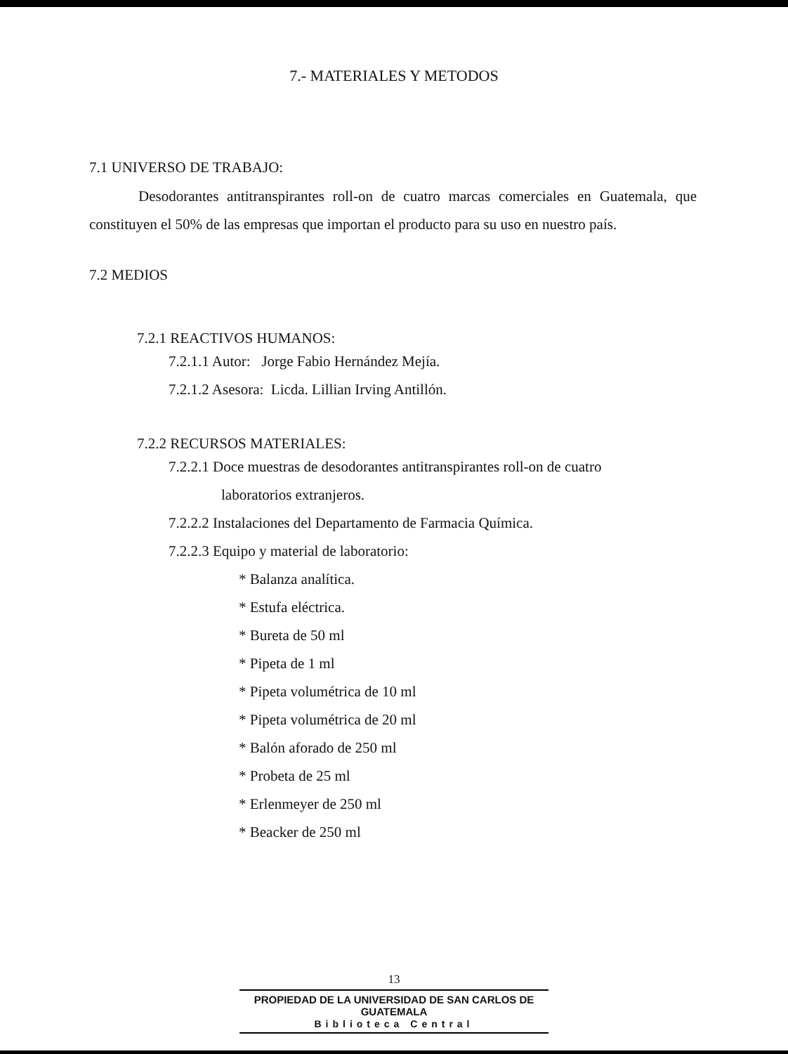7.- MATERIALES Y METODOS
7.1 UNIVERSO DE TRABAJO:
Desodorantes antitranspirantes roll-on de cuatro marcas comerciales en Guatemala, que constituyen el 50% de las empresas que importan el producto para su uso en nuestro país.
7.2 MEDIOS
7.2.1 REACTIVOS HUMANOS:
7.2.1.1 Autor: Jorge Fabio Hernández Mejía.
7.2.1.2 Asesora: Licda. Lillian Irving Antillón.
7.2.2 RECURSOS MATERIALES:
7.2.2.1 Doce muestras de desodorantes antitranspirantes roll-on de cuatro
laboratorios extranjeros.
7.2.2.2 Instalaciones del Departamento de Farmacia Química.
7.2.2.3 Equipo y material de laboratorio:
* Balanza analítica.
* Estufa eléctrica.
* Bureta de 50 ml
* Pipeta de 1 ml
* Pipeta volumétrica de 10 ml
* Pipeta volumétrica de 20 ml
* Balón aforado de 250 ml
* Probeta de 25 ml
* Erlenmeyer de 250 ml
* Beacker de 250 ml
13
PROPIEDAD DE LA UNIVERSIDAD DE SAN CARLOS DE GUATEMALA
Biblioteca Central